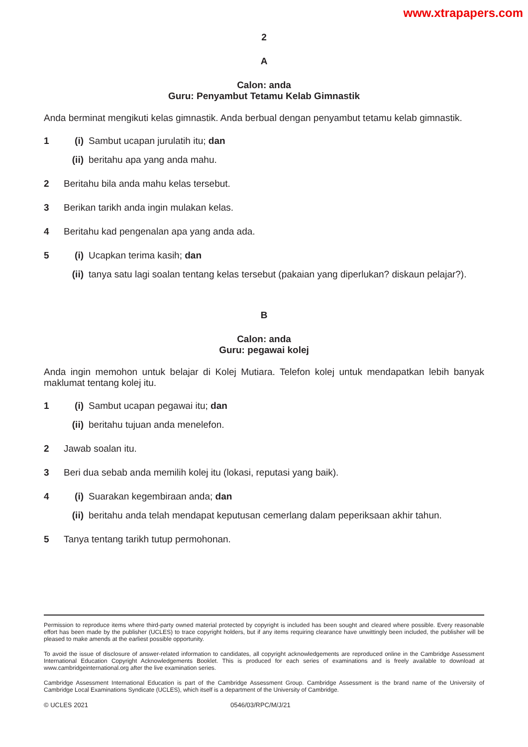www.xtrapapers.com
2
A
Calon: anda
Guru: Penyambut Tetamu Kelab Gimnastik
Anda berminat mengikuti kelas gimnastik. Anda berbual dengan penyambut tetamu kelab gimnastik.
1 (i) Sambut ucapan jurulatih itu; dan
(ii) beritahu apa yang anda mahu.
2 Beritahu bila anda mahu kelas tersebut.
3 Berikan tarikh anda ingin mulakan kelas.
4 Beritahu kad pengenalan apa yang anda ada.
5 (i) Ucapkan terima kasih; dan
(ii) tanya satu lagi soalan tentang kelas tersebut (pakaian yang diperlukan? diskaun pelajar?).
B
Calon: anda
Guru: pegawai kolej
Anda ingin memohon untuk belajar di Kolej Mutiara. Telefon kolej untuk mendapatkan lebih banyak maklumat tentang kolej itu.
1 (i) Sambut ucapan pegawai itu; dan
(ii) beritahu tujuan anda menelefon.
2 Jawab soalan itu.
3 Beri dua sebab anda memilih kolej itu (lokasi, reputasi yang baik).
4 (i) Suarakan kegembiraan anda; dan
(ii) beritahu anda telah mendapat keputusan cemerlang dalam peperiksaan akhir tahun.
5 Tanya tentang tarikh tutup permohonan.
Permission to reproduce items where third-party owned material protected by copyright is included has been sought and cleared where possible. Every reasonable effort has been made by the publisher (UCLES) to trace copyright holders, but if any items requiring clearance have unwittingly been included, the publisher will be pleased to make amends at the earliest possible opportunity.
To avoid the issue of disclosure of answer-related information to candidates, all copyright acknowledgements are reproduced online in the Cambridge Assessment International Education Copyright Acknowledgements Booklet. This is produced for each series of examinations and is freely available to download at www.cambridgeinternational.org after the live examination series.
Cambridge Assessment International Education is part of the Cambridge Assessment Group. Cambridge Assessment is the brand name of the University of Cambridge Local Examinations Syndicate (UCLES), which itself is a department of the University of Cambridge.
© UCLES 2021 0546/03/RPC/M/J/21